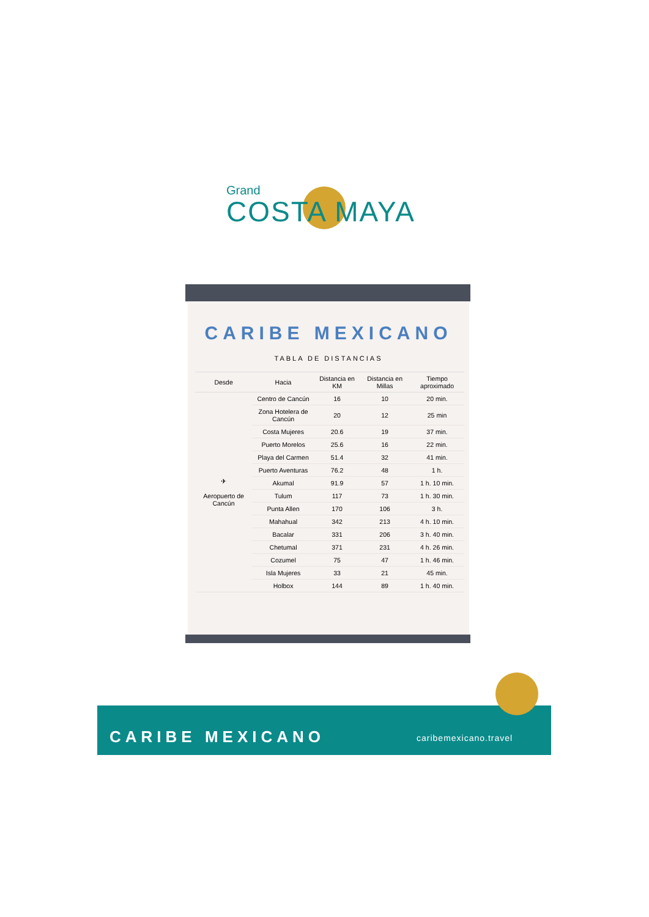Grand
COSTA MAYA
CARIBE MEXICANO
TABLA DE DISTANCIAS
| Desde | Hacia | Distancia en KM | Distancia en Millas | Tiempo aproximado |
| --- | --- | --- | --- | --- |
| ✈ Aeropuerto de Cancún | Centro de Cancún | 16 | 10 | 20 min. |
| | Zona Hotelera de Cancún | 20 | 12 | 25 min |
| | Costa Mujeres | 20.6 | 19 | 37 min. |
| | Puerto Morelos | 25.6 | 16 | 22 min. |
| | Playa del Carmen | 51.4 | 32 | 41 min. |
| | Puerto Aventuras | 76.2 | 48 | 1 h. |
| | Akumal | 91.9 | 57 | 1 h. 10 min. |
| | Tulum | 117 | 73 | 1 h. 30 min. |
| | Punta Allen | 170 | 106 | 3 h. |
| | Mahahual | 342 | 213 | 4 h. 10 min. |
| | Bacalar | 331 | 206 | 3 h. 40 min. |
| | Chetumal | 371 | 231 | 4 h. 26 min. |
| | Cozumel | 75 | 47 | 1 h. 46 min. |
| | Isla Mujeres | 33 | 21 | 45 min. |
| | Holbox | 144 | 89 | 1 h. 40 min. |
CARIBE MEXICANO caribemexicano.travel